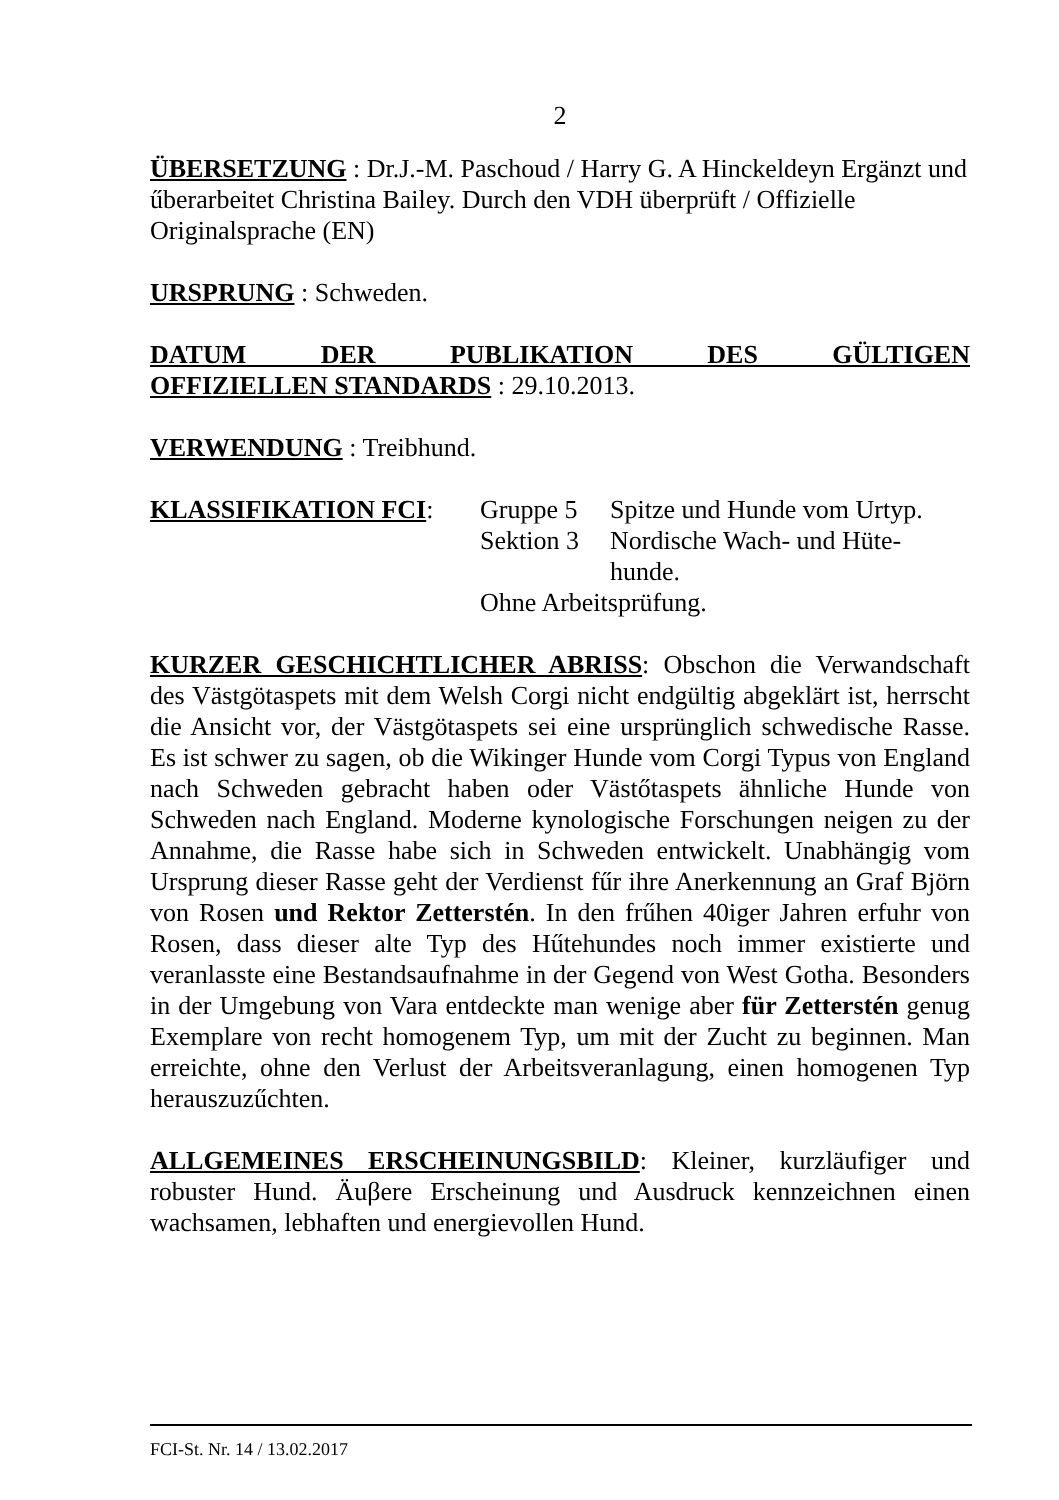2
ÜBERSETZUNG : Dr.J.-M. Paschoud / Harry G. A Hinckeldeyn Ergänzt und űberarbeitet Christina Bailey. Durch den VDH überprüft / Offizielle Originalsprache (EN)
URSPRUNG : Schweden.
DATUM DER PUBLIKATION DES GÜLTIGEN
OFFIZIELLEN STANDARDS : 29.10.2013.
VERWENDUNG : Treibhund.
KLASSIFIKATION FCI:
Gruppe 5
Spitze und Hunde vom Urtyp.
Sektion 3
Nordische Wach- und Hüte-
hunde.
Ohne Arbeitsprüfung.
KURZER GESCHICHTLICHER ABRISS: Obschon die Verwandschaft des Västgötaspets mit dem Welsh Corgi nicht endgültig abgeklärt ist, herrscht die Ansicht vor, der Västgötaspets sei eine ursprünglich schwedische Rasse. Es ist schwer zu sagen, ob die Wikinger Hunde vom Corgi Typus von England nach Schweden gebracht haben oder Västőtaspets ähnliche Hunde von Schweden nach England. Moderne kynologische Forschungen neigen zu der Annahme, die Rasse habe sich in Schweden entwickelt. Unabhängig vom Ursprung dieser Rasse geht der Verdienst fűr ihre Anerkennung an Graf Björn von Rosen und Rektor Zetterstén. In den frűhen 40iger Jahren erfuhr von Rosen, dass dieser alte Typ des Hűtehundes noch immer existierte und veranlasste eine Bestandsaufnahme in der Gegend von West Gotha. Besonders in der Umgebung von Vara entdeckte man wenige aber für Zetterstén genug Exemplare von recht homogenem Typ, um mit der Zucht zu beginnen. Man erreichte, ohne den Verlust der Arbeitsveranlagung, einen homogenen Typ herauszuzűchten.
ALLGEMEINES ERSCHEINUNGSBILD: Kleiner, kurzläufiger und robuster Hund. Äuβere Erscheinung und Ausdruck kennzeichnen einen wachsamen, lebhaften und energievollen Hund.
FCI-St. Nr. 14 / 13.02.2017